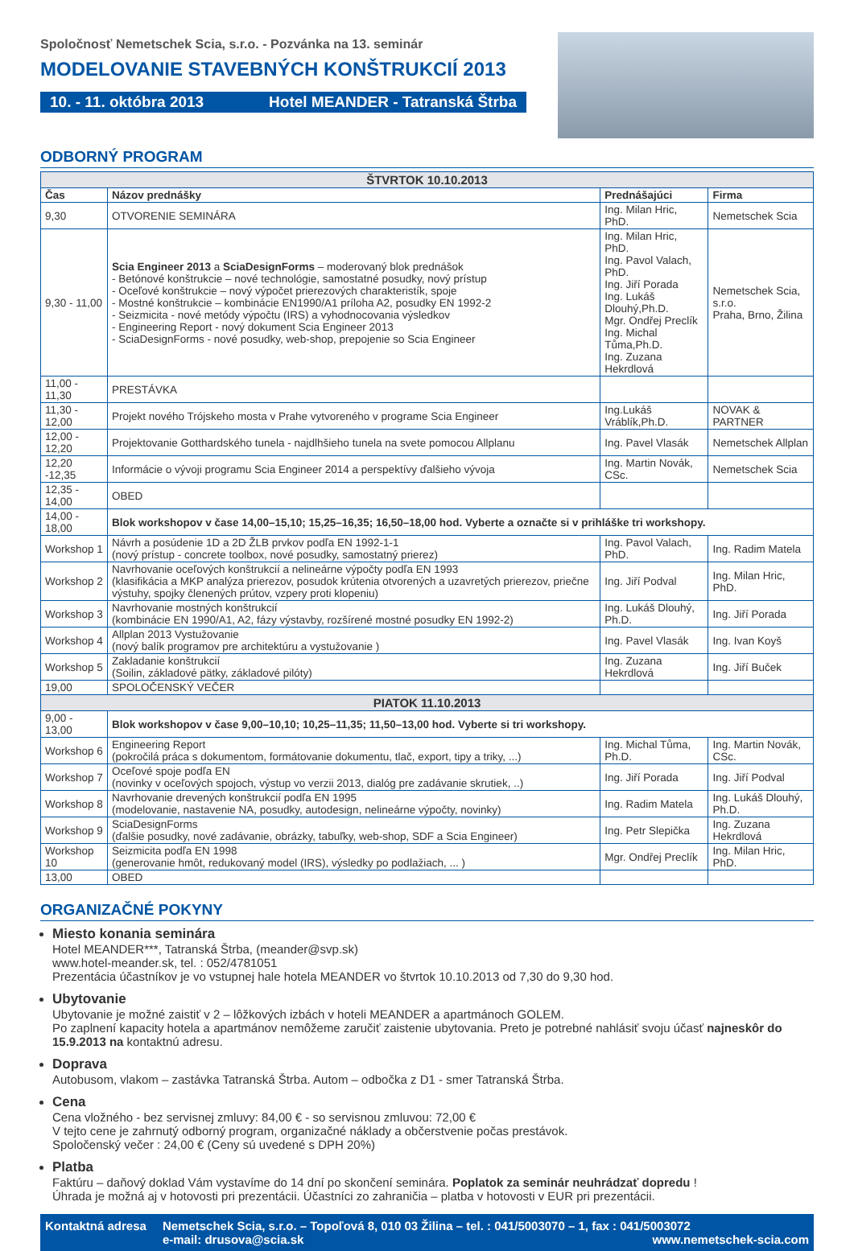Spoločnosť Nemetschek Scia, s.r.o. - Pozvánka na 13. seminár
MODELOVANIE STAVEBNÝCH KONŠTRUKCIÍ 2013
10. - 11. októbra 2013 Hotel MEANDER - Tatranská Štrba
ODBORNÝ PROGRAM
| ŠTVRTOK 10.10.2013 | | | |
| --- | --- | --- | --- |
| Čas | Názov prednášky | Prednášajúci | Firma |
| 9,30 | OTVORENIE SEMINÁRA | Ing. Milan Hric, PhD. | Nemetschek Scia |
| 9,30 - 11,00 | Scia Engineer 2013 a SciaDesignForms – moderovaný blok prednášok - Betónové konštrukcie – nové technológie, samostatné posudky, nový prístup - Oceľové konštrukcie – nový výpočet prierezových charakteristík, spoje - Mostné konštrukcie – kombinácie EN1990/A1 príloha A2, posudky EN 1992-2 - Seizmicita - nové metódy výpočtu (IRS) a vyhodnocovania výsledkov - Engineering Report - nový dokument Scia Engineer 2013 - SciaDesignForms - nové posudky, web-shop, prepojenie so Scia Engineer | Ing. Milan Hric, PhD. Ing. Pavol Valach, PhD. Ing. Jiří Porada Ing. Lukáš Dlouhý,Ph.D. Mgr. Ondřej Preclík Ing. Michal Tůma,Ph.D. Ing. Zuzana Hekrdlová | Nemetschek Scia, s.r.o. Praha, Brno, Žilina |
| 11,00 - 11,30 | PRESTÁVKA | | |
| 11,30 - 12,00 | Projekt nového Trójskeho mosta v Prahe vytvoreného v programe Scia Engineer | Ing.Lukáš Vráblík,Ph.D. | NOVAK & PARTNER |
| 12,00 - 12,20 | Projektovanie Gotthardského tunela - najdlhšieho tunela na svete pomocou Allplanu | Ing. Pavel Vlasák | Nemetschek Allplan |
| 12,20 -12,35 | Informácie o vývoji programu Scia Engineer 2014 a perspektívy ďalšieho vývoja | Ing. Martin Novák, CSc. | Nemetschek Scia |
| 12,35 - 14,00 | OBED | | |
| 14,00 - 18,00 | Blok workshopov v čase 14,00–15,10; 15,25–16,35; 16,50–18,00 hod. Vyberte a označte si v prihláške tri workshopy. | | |
| Workshop 1 | Návrh a posúdenie 1D a 2D ŽLB prvkov podľa EN 1992-1-1 (nový prístup - concrete toolbox, nové posudky, samostatný prierez) | Ing. Pavol Valach, PhD. | Ing. Radim Matela |
| Workshop 2 | Navrhovanie oceľových konštrukcií a nelineárne výpočty podľa EN 1993 (klasifikácia a MKP analýza prierezov, posudok krútenia otvorených a uzavretých prierezov, priečne výstuhy, spojky členených prútov, vzpery proti klopeniu) | Ing. Jiří Podval | Ing. Milan Hric, PhD. |
| Workshop 3 | Navrhovanie mostných konštrukcií (kombinácie EN 1990/A1, A2, fázy výstavby, rozšírené mostné posudky EN 1992-2) | Ing. Lukáš Dlouhý, Ph.D. | Ing. Jiří Porada |
| Workshop 4 | Allplan 2013 Vystužovanie (nový balík programov pre architektúru a vystužovanie ) | Ing. Pavel Vlasák | Ing. Ivan Koyš |
| Workshop 5 | Zakladanie konštrukcií (Soilin, základové pätky, základové pilóty) | Ing. Zuzana Hekrdlová | Ing. Jiří Buček |
| 19,00 | SPOLOČENSKÝ VEČER | | |
| PIATOK 11.10.2013 | | | |
| 9,00 - 13,00 | Blok workshopov v čase 9,00–10,10; 10,25–11,35; 11,50–13,00 hod. Vyberte si tri workshopy. | | |
| Workshop 6 | Engineering Report (pokročilá práca s dokumentom, formátovanie dokumentu, tlač, export, tipy a triky, ...) | Ing. Michal Tůma, Ph.D. | Ing. Martin Novák, CSc. |
| Workshop 7 | Oceľové spoje podľa EN (novinky v oceľových spojoch, výstup vo verzii 2013, dialóg pre zadávanie skrutiek, ..) | Ing. Jiří Porada | Ing. Jiří Podval |
| Workshop 8 | Navrhovanie drevených konštrukcií podľa EN 1995 (modelovanie, nastavenie NA, posudky, autodesign, nelineárne výpočty, novinky) | Ing. Radim Matela | Ing. Lukáš Dlouhý, Ph.D. |
| Workshop 9 | SciaDesignForms (ďalšie posudky, nové zadávanie, obrázky, tabuľky, web-shop, SDF a Scia Engineer) | Ing. Petr Slepička | Ing. Zuzana Hekrdlová |
| Workshop 10 | Seizmicita podľa EN 1998 (generovanie hmôt, redukovaný model (IRS), výsledky po podlažiach, ... ) | Mgr. Ondřej Preclík | Ing. Milan Hric, PhD. |
| 13,00 | OBED | | |
ORGANIZAČNÉ POKYNY
Miesto konania seminára
Hotel MEANDER***, Tatranská Štrba, (meander@svp.sk)
www.hotel-meander.sk, tel. : 052/4781051
Prezentácia účastníkov je vo vstupnej hale hotela MEANDER vo štvrtok 10.10.2013 od 7,30 do 9,30 hod.
Ubytovanie
Ubytovanie je možné zaistiť v 2 – lôžkových izbách v hoteli MEANDER a apartmánoch GOLEM.
Po zaplnení kapacity hotela a apartmánov nemôžeme zaručiť zaistenie ubytovania. Preto je potrebné nahlásiť svoju účasť najneskôr do 15.9.2013 na kontaktnú adresu.
Doprava
Autobusom, vlakom – zastávka Tatranská Štrba. Autom – odbočka z D1 - smer Tatranská Štrba.
Cena
Cena vložného - bez servisnej zmluvy: 84,00 € - so servisnou zmluvou: 72,00 €
V tejto cene je zahrnutý odborný program, organizačné náklady a občerstvenie počas prestávok.
Spoločenský večer : 24,00 € (Ceny sú uvedené s DPH 20%)
Platba
Faktúru – daňový doklad Vám vystavíme do 14 dní po skončení seminára. Poplatok za seminár neuhrádzať dopredu !
Úhrada je možná aj v hotovosti pri prezentácii. Účastníci zo zahraničia – platba v hotovosti v EUR pri prezentácii.
Kontaktná adresa Nemetschek Scia, s.r.o. – Topoľová 8, 010 03 Žilina – tel. : 041/5003070 – 1, fax : 041/5003072
e-mail: drusova@scia.sk www.nemetschek-scia.com